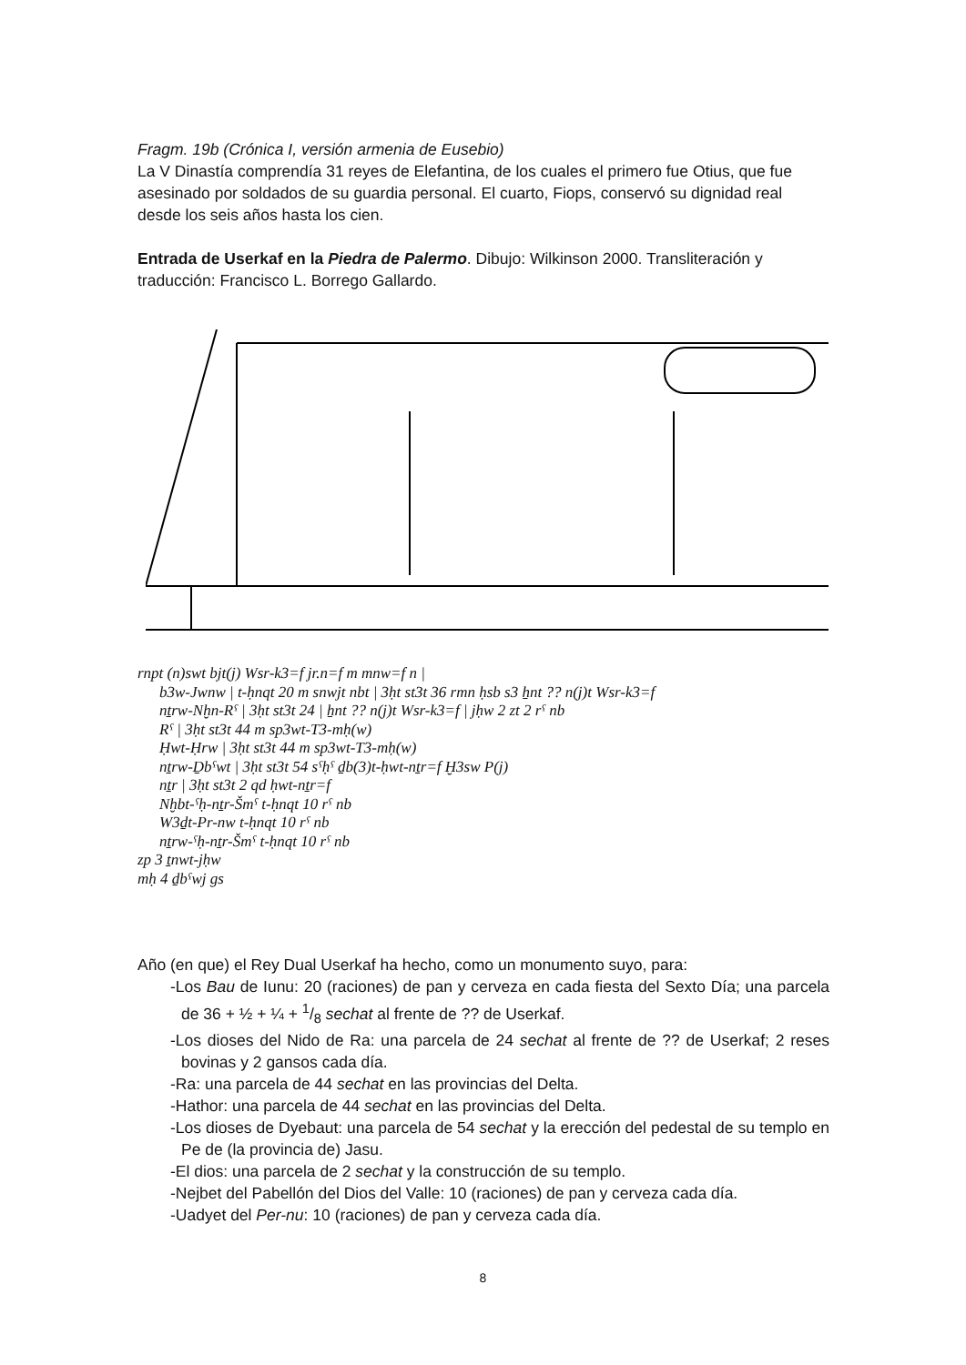Fragm. 19b (Crónica I, versión armenia de Eusebio)
La V Dinastía comprendía 31 reyes de Elefantina, de los cuales el primero fue Otius, que fue asesinado por soldados de su guardia personal. El cuarto, Fiops, conservó su dignidad real desde los seis años hasta los cien.
Entrada de Userkaf en la Piedra de Palermo. Dibujo: Wilkinson 2000. Transliteración y traducción: Francisco L. Borrego Gallardo.
rnpt (n)swt bjt(j) Wsr-k3=f jr.n=f m mnw=f n |
b3w-Jwnw | t-ḥnqt 20 m snwjt nbt | 3ḥt st3t 36 rmn ḥsb s3 ẖnt ?? n(j)t Wsr-k3=f
nṯrw-Nḫn-Rˁ | 3ḥt st3t 24 | ẖnt ?? n(j)t Wsr-k3=f | jḥw 2 zt 2 rˁ nb
Rˁ | 3ḥt st3t 44 m sp3wt-T3-mḥ(w)
Ḥwt-Ḥrw | 3ḥt st3t 44 m sp3wt-T3-mḥ(w)
nṯrw-Ḏbˁwt | 3ḥt st3t 54 sˁḥˁ ḏb(3)t-ḥwt-nṯr=f Ḫ3sw P(j)
nṯr | 3ḥt st3t 2 qd ḥwt-nṯr=f
Nḫbt-ˁḥ-nṯr-Šmˁ t-ḥnqt 10 rˁ nb
W3ḏt-Pr-nw t-ḥnqt 10 rˁ nb
nṯrw-ˁḥ-nṯr-Šmˁ t-ḥnqt 10 rˁ nb
zp 3 ṯnwt-jḥw
mḥ 4 ḏbˁwj gs
Año (en que) el Rey Dual Userkaf ha hecho, como un monumento suyo, para:
-Los Bau de Iunu: 20 (raciones) de pan y cerveza en cada fiesta del Sexto Día; una parcela de 36 + ½ + ¼ + 1/8 sechat al frente de ?? de Userkaf.
-Los dioses del Nido de Ra: una parcela de 24 sechat al frente de ?? de Userkaf; 2 reses bovinas y 2 gansos cada día.
-Ra: una parcela de 44 sechat en las provincias del Delta.
-Hathor: una parcela de 44 sechat en las provincias del Delta.
-Los dioses de Dyebaut: una parcela de 54 sechat y la erección del pedestal de su templo en Pe de (la provincia de) Jasu.
-El dios: una parcela de 2 sechat y la construcción de su templo.
-Nejbet del Pabellón del Dios del Valle: 10 (raciones) de pan y cerveza cada día.
-Uadyet del Per-nu: 10 (raciones) de pan y cerveza cada día.
8